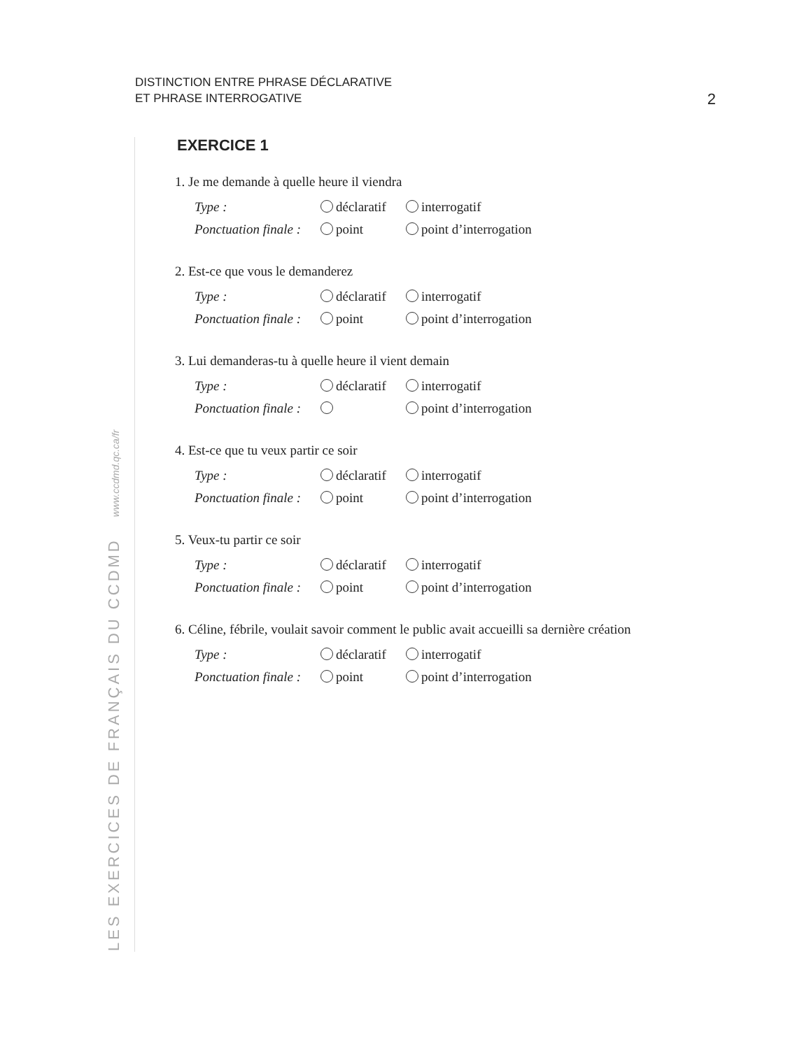DISTINCTION ENTRE PHRASE DÉCLARATIVE
ET PHRASE INTERROGATIVE
2
LES EXERCICES DE FRANÇAIS DU CCDMD www.ccdmd.qc.ca/fr
EXERCICE 1
1. Je me demande à quelle heure il viendra
Type : déclaratif interrogatif
Ponctuation finale : point point d’interrogation
2. Est-ce que vous le demanderez
Type : déclaratif interrogatif
Ponctuation finale : point point d’interrogation
3. Lui demanderas-tu à quelle heure il vient demain
Type : déclaratif interrogatif
Ponctuation finale : point d’interrogation
4. Est-ce que tu veux partir ce soir
Type : déclaratif interrogatif
Ponctuation finale : point point d’interrogation
5. Veux-tu partir ce soir
Type : déclaratif interrogatif
Ponctuation finale : point point d’interrogation
6. Céline, fébrile, voulait savoir comment le public avait accueilli sa dernière création
Type : déclaratif interrogatif
Ponctuation finale : point point d’interrogation